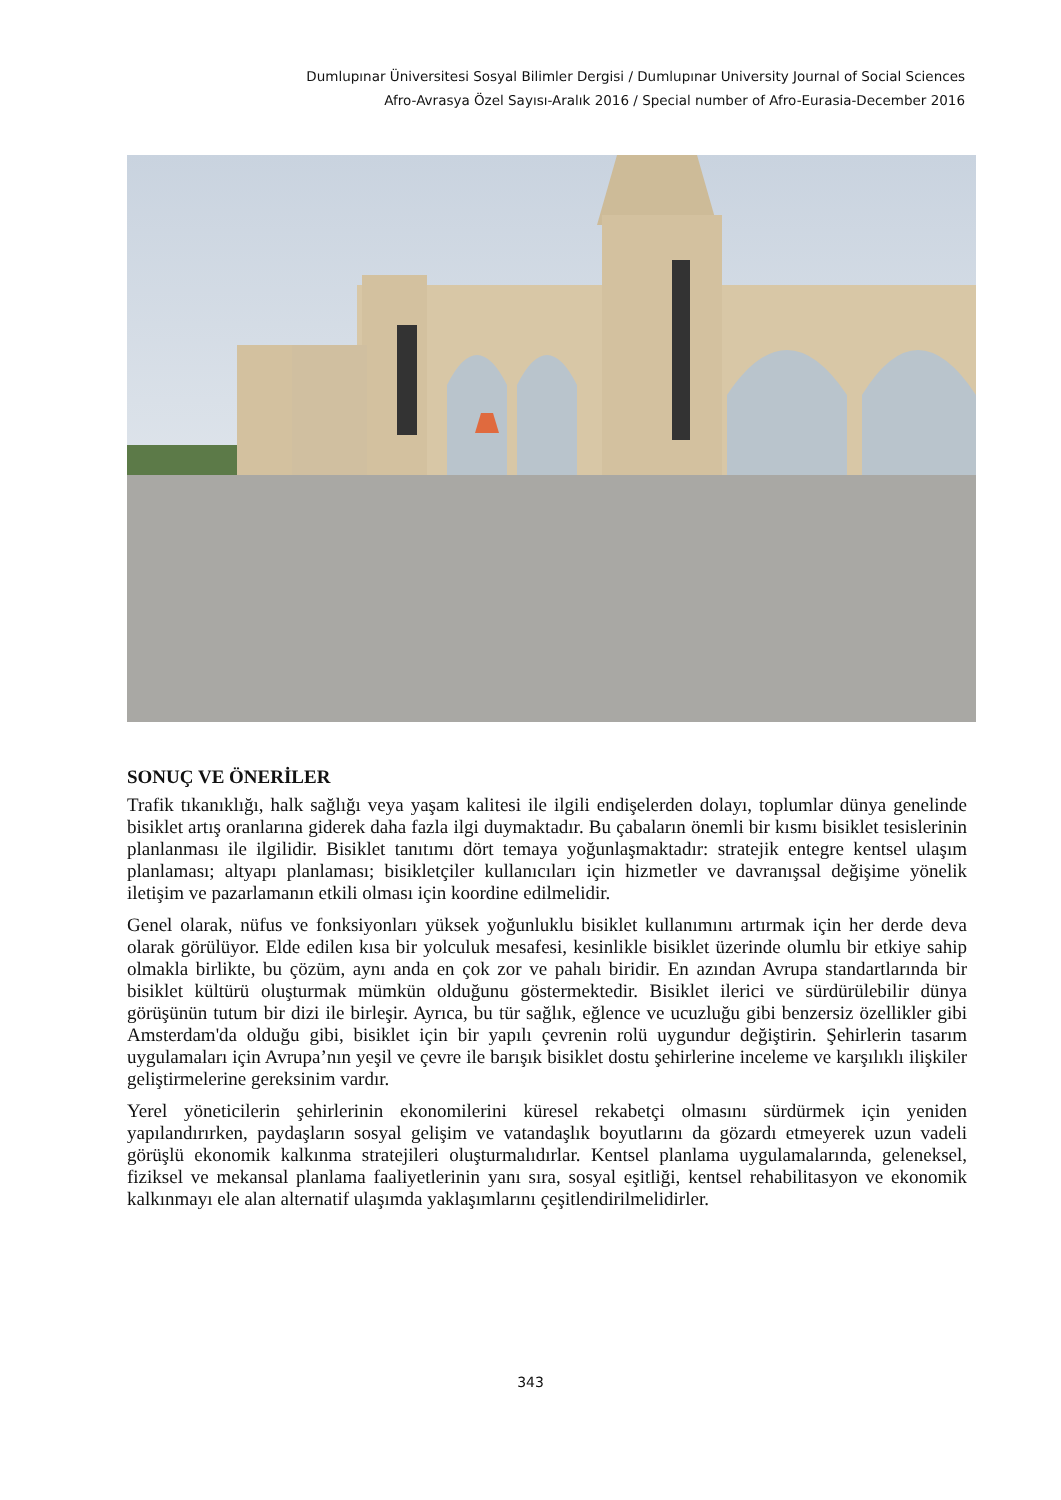Dumlupınar Üniversitesi Sosyal Bilimler Dergisi / Dumlupınar University Journal of Social Sciences
Afro-Avrasya Özel Sayısı-Aralık 2016 / Special number of Afro-Eurasia-December 2016
SONUÇ VE ÖNERİLER
Trafik tıkanıklığı, halk sağlığı veya yaşam kalitesi ile ilgili endişelerden dolayı, toplumlar dünya genelinde bisiklet artış oranlarına giderek daha fazla ilgi duymaktadır. Bu çabaların önemli bir kısmı bisiklet tesislerinin planlanması ile ilgilidir. Bisiklet tanıtımı dört temaya yoğunlaşmaktadır: stratejik entegre kentsel ulaşım planlaması; altyapı planlaması; bisikletçiler kullanıcıları için hizmetler ve davranışsal değişime yönelik iletişim ve pazarlamanın etkili olması için koordine edilmelidir.
Genel olarak, nüfus ve fonksiyonları yüksek yoğunluklu bisiklet kullanımını artırmak için her derde deva olarak görülüyor. Elde edilen kısa bir yolculuk mesafesi, kesinlikle bisiklet üzerinde olumlu bir etkiye sahip olmakla birlikte, bu çözüm, aynı anda en çok zor ve pahalı biridir. En azından Avrupa standartlarında bir bisiklet kültürü oluşturmak mümkün olduğunu göstermektedir. Bisiklet ilerici ve sürdürülebilir dünya görüşünün tutum bir dizi ile birleşir. Ayrıca, bu tür sağlık, eğlence ve ucuzluğu gibi benzersiz özellikler gibi Amsterdam'da olduğu gibi, bisiklet için bir yapılı çevrenin rolü uygundur değiştirin. Şehirlerin tasarım uygulamaları için Avrupa’nın yeşil ve çevre ile barışık bisiklet dostu şehirlerine inceleme ve karşılıklı ilişkiler geliştirmelerine gereksinim vardır.
Yerel yöneticilerin şehirlerinin ekonomilerini küresel rekabetçi olmasını sürdürmek için yeniden yapılandırırken, paydaşların sosyal gelişim ve vatandaşlık boyutlarını da gözardı etmeyerek uzun vadeli görüşlü ekonomik kalkınma stratejileri oluşturmalıdırlar. Kentsel planlama uygulamalarında, geleneksel, fiziksel ve mekansal planlama faaliyetlerinin yanı sıra, sosyal eşitliği, kentsel rehabilitasyon ve ekonomik kalkınmayı ele alan alternatif ulaşımda yaklaşımlarını çeşitlendirilmelidirler.
343